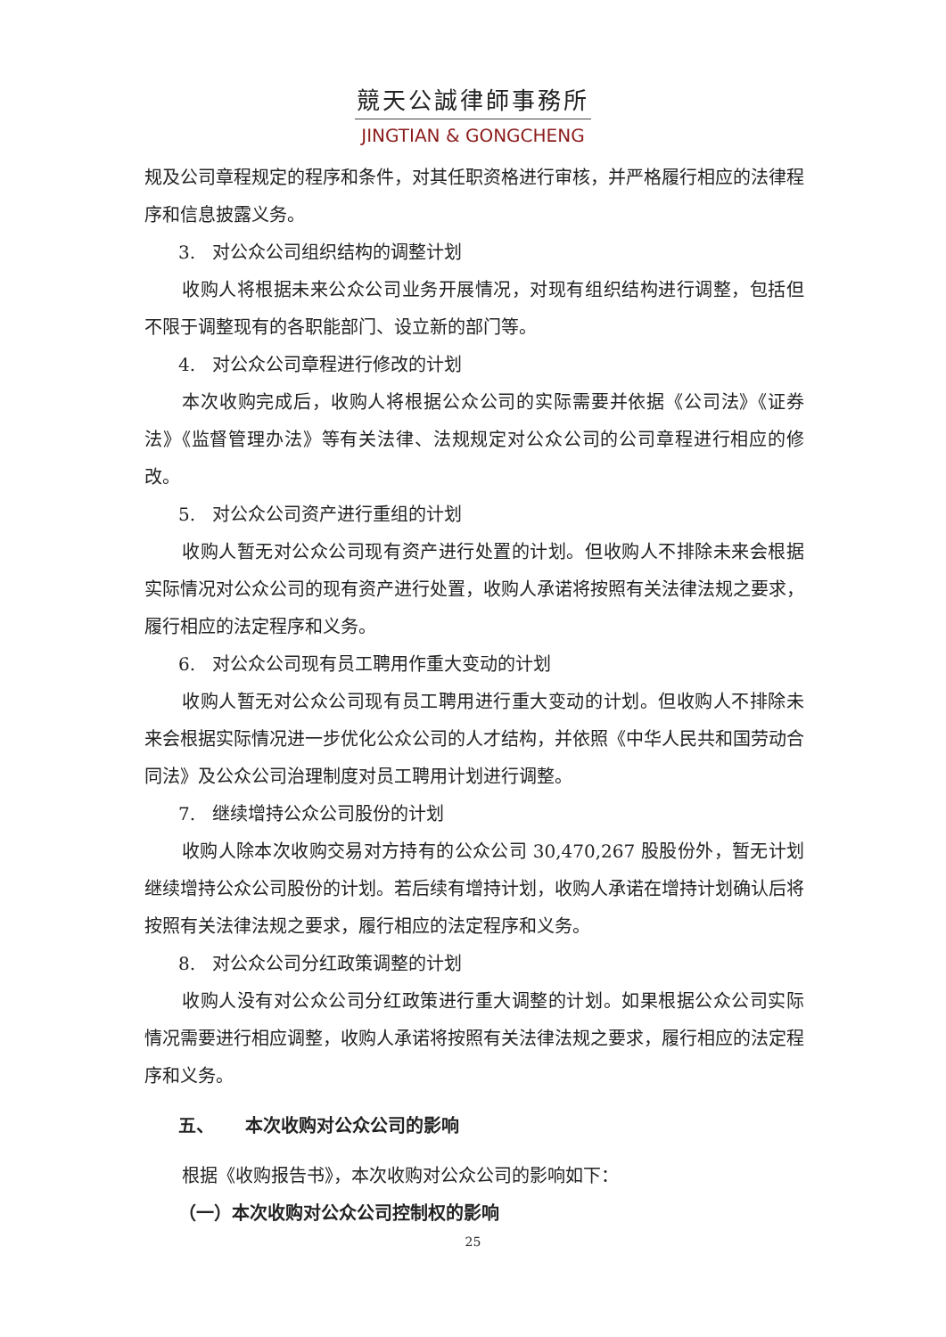競天公誠律師事務所
JINGTIAN & GONGCHENG
规及公司章程规定的程序和条件，对其任职资格进行审核，并严格履行相应的法律程序和信息披露义务。
3. 对公众公司组织结构的调整计划
收购人将根据未来公众公司业务开展情况，对现有组织结构进行调整，包括但不限于调整现有的各职能部门、设立新的部门等。
4. 对公众公司章程进行修改的计划
本次收购完成后，收购人将根据公众公司的实际需要并依据《公司法》《证券法》《监督管理办法》等有关法律、法规规定对公众公司的公司章程进行相应的修改。
5. 对公众公司资产进行重组的计划
收购人暂无对公众公司现有资产进行处置的计划。但收购人不排除未来会根据实际情况对公众公司的现有资产进行处置，收购人承诺将按照有关法律法规之要求，履行相应的法定程序和义务。
6. 对公众公司现有员工聘用作重大变动的计划
收购人暂无对公众公司现有员工聘用进行重大变动的计划。但收购人不排除未来会根据实际情况进一步优化公众公司的人才结构，并依照《中华人民共和国劳动合同法》及公众公司治理制度对员工聘用计划进行调整。
7. 继续增持公众公司股份的计划
收购人除本次收购交易对方持有的公众公司 30,470,267 股股份外，暂无计划继续增持公众公司股份的计划。若后续有增持计划，收购人承诺在增持计划确认后将按照有关法律法规之要求，履行相应的法定程序和义务。
8. 对公众公司分红政策调整的计划
收购人没有对公众公司分红政策进行重大调整的计划。如果根据公众公司实际情况需要进行相应调整，收购人承诺将按照有关法律法规之要求，履行相应的法定程序和义务。
五、 本次收购对公众公司的影响
根据《收购报告书》，本次收购对公众公司的影响如下：
（一）本次收购对公众公司控制权的影响
25